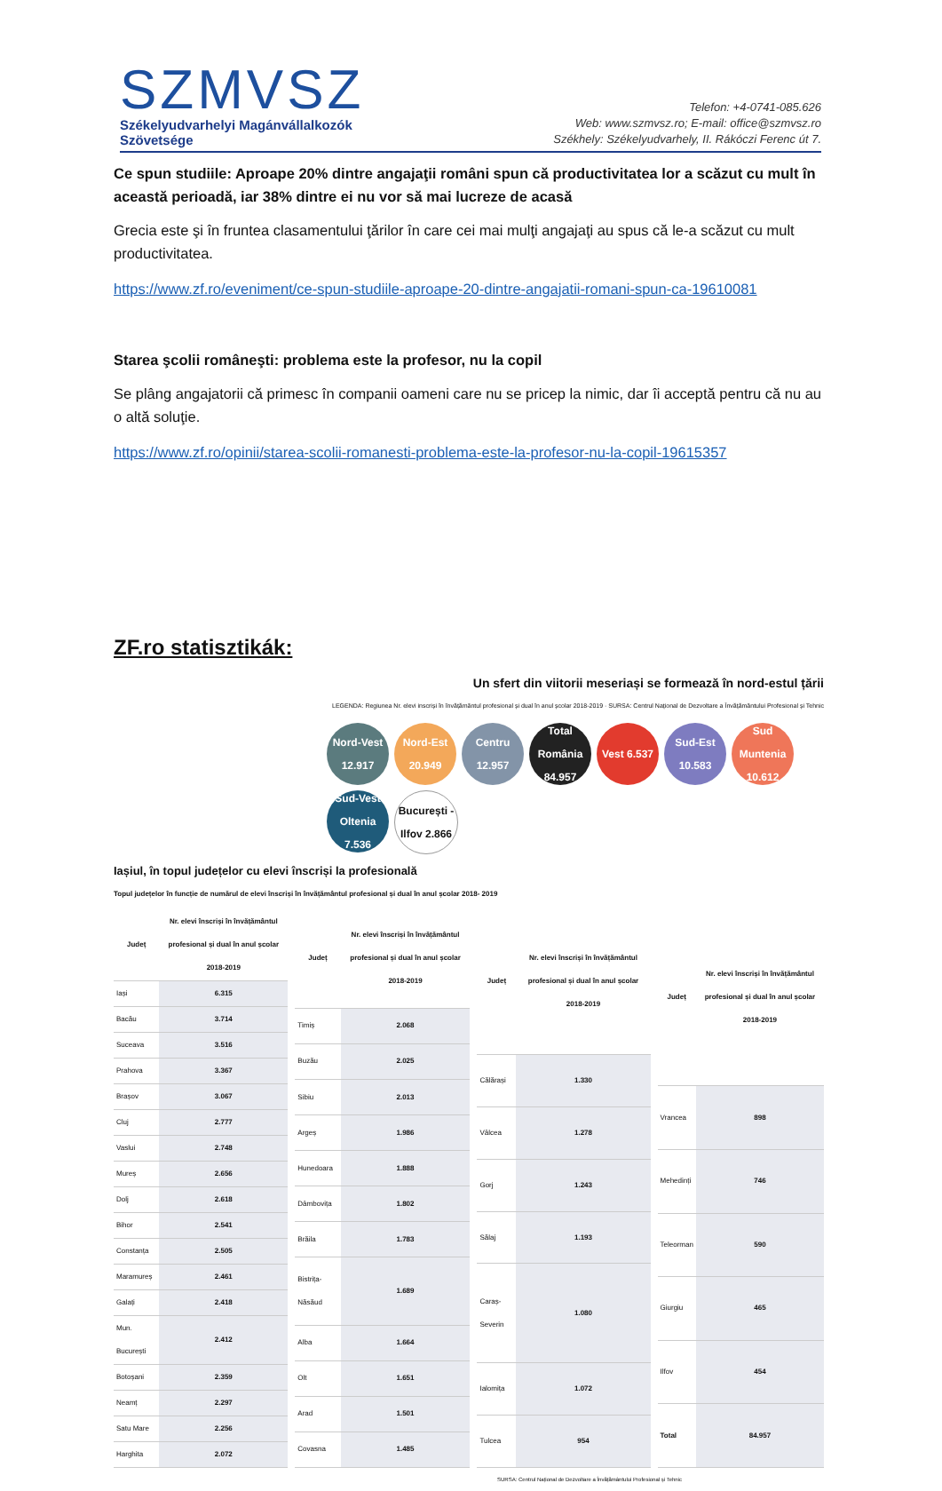SZMVSZ
Székelyudvarhelyi Magánvállalkozók
Szövetsége
Telefon: +4-0741-085.626
Web: www.szmvsz.ro; E-mail: office@szmvsz.ro
Székhely: Székelyudvarhely, II. Rákóczi Ferenc út 7.
Ce spun studiile: Aproape 20% dintre angajaţii români spun că productivitatea lor a scăzut cu mult în această perioadă, iar 38% dintre ei nu vor să mai lucreze de acasă
Grecia este şi în fruntea clasamentului ţărilor în care cei mai mulţi angajaţi au spus că le-a scăzut cu mult productivitatea.
https://www.zf.ro/eveniment/ce-spun-studiile-aproape-20-dintre-angajatii-romani-spun-ca-19610081
Starea şcolii româneşti: problema este la profesor, nu la copil
Se plâng angajatorii că primesc în companii oameni care nu se pricep la nimic, dar îi acceptă pentru că nu au o altă soluţie.
https://www.zf.ro/opinii/starea-scolii-romanesti-problema-este-la-profesor-nu-la-copil-19615357
ZF.ro statisztikák:
Un sfert din viitorii meseriași se formează în nord-estul țării
LEGENDA: Regiunea Nr. elevi inscriși în învățământul profesional și dual în anul școlar 2018-2019 · SURSA: Centrul Național de Dezvoltare a Învățământului Profesional și Tehnic
Nord-Vest 12.917
Nord-Est 20.949
Centru 12.957
Total România 84.957
Vest 6.537
Sud-Est 10.583
Sud Muntenia 10.612
Sud-Vest Oltenia 7.536
București -Ilfov 2.866
Iașiul, în topul județelor cu elevi înscriși la profesională
Topul județelor în funcție de numărul de elevi înscriși în învățământul profesional și dual în anul școlar 2018- 2019
| Județ | Nr. elevi înscriși în învățământul profesional și dual în anul școlar 2018-2019 |
| --- | --- |
| Iași | 6.315 |
| Bacău | 3.714 |
| Suceava | 3.516 |
| Prahova | 3.367 |
| Brașov | 3.067 |
| Cluj | 2.777 |
| Vaslui | 2.748 |
| Mureș | 2.656 |
| Dolj | 2.618 |
| Bihor | 2.541 |
| Constanța | 2.505 |
| Maramureș | 2.461 |
| Galați | 2.418 |
| Mun. București | 2.412 |
| Botoșani | 2.359 |
| Neamț | 2.297 |
| Satu Mare | 2.256 |
| Harghita | 2.072 |
| Județ | Nr. elevi înscriși în învățământul profesional și dual în anul școlar 2018-2019 |
| --- | --- |
| Timiș | 2.068 |
| Buzău | 2.025 |
| Sibiu | 2.013 |
| Argeș | 1.986 |
| Hunedoara | 1.888 |
| Dâmbovița | 1.802 |
| Brăila | 1.783 |
| Bistrița-Năsăud | 1.689 |
| Alba | 1.664 |
| Olt | 1.651 |
| Arad | 1.501 |
| Covasna | 1.485 |
| Județ | Nr. elevi înscriși în învățământul profesional și dual în anul școlar 2018-2019 |
| --- | --- |
| Călărași | 1.330 |
| Vâlcea | 1.278 |
| Gorj | 1.243 |
| Sălaj | 1.193 |
| Caraș-Severin | 1.080 |
| Ialomița | 1.072 |
| Tulcea | 954 |
| Județ | Nr. elevi înscriși în învățământul profesional și dual în anul școlar 2018-2019 |
| --- | --- |
| Vrancea | 898 |
| Mehedinți | 746 |
| Teleorman | 590 |
| Giurgiu | 465 |
| Ilfov | 454 |
| Total | 84.957 |
SURSA: Centrul Național de Dezvoltare a Învățământului Profesional și Tehnic